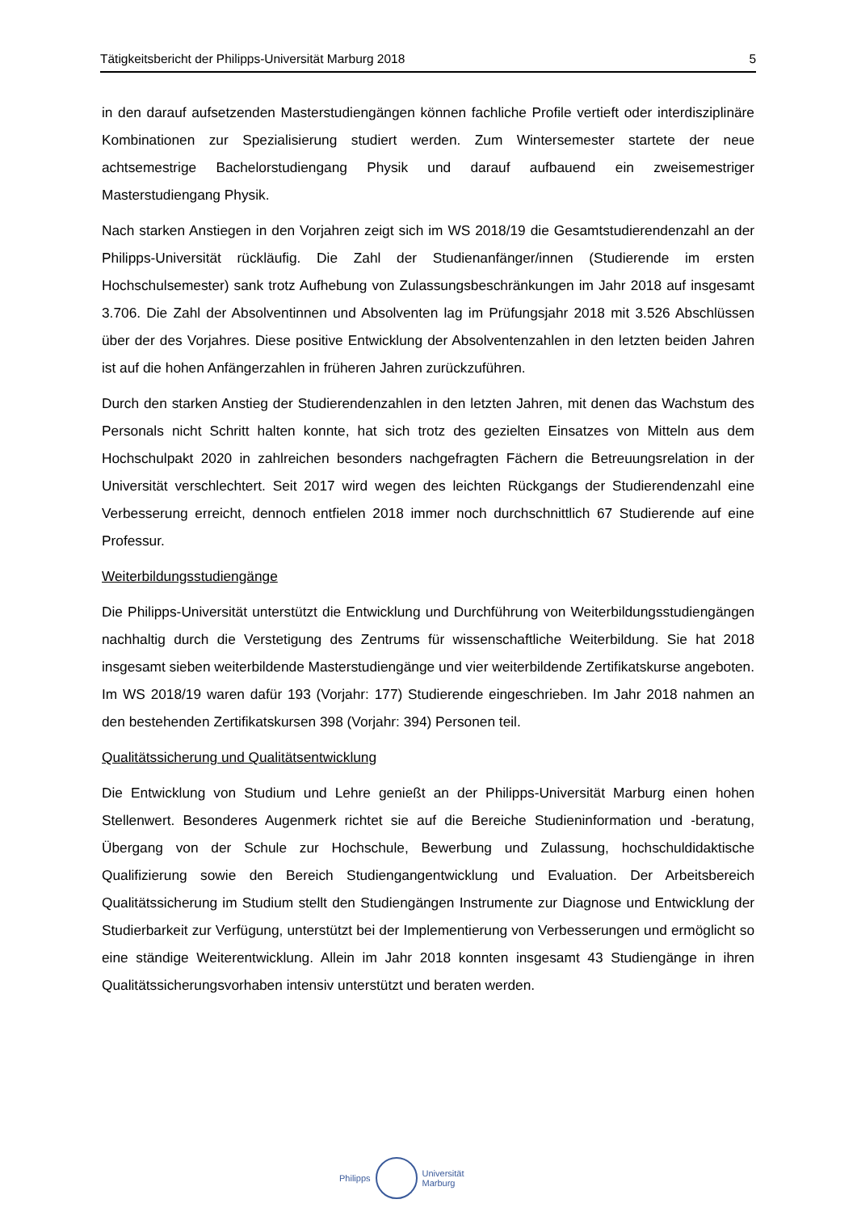Tätigkeitsbericht der Philipps-Universität Marburg 2018 5
in den darauf aufsetzenden Masterstudiengängen können fachliche Profile vertieft oder interdisziplinäre Kombinationen zur Spezialisierung studiert werden. Zum Wintersemester startete der neue achtsemestrige Bachelorstudiengang Physik und darauf aufbauend ein zweisemestriger Masterstudiengang Physik.
Nach starken Anstiegen in den Vorjahren zeigt sich im WS 2018/19 die Gesamt­studierendenzahl an der Philipps-Universität rückläufig. Die Zahl der Studienanfänger/innen (Studierende im ersten Hochschulsemester) sank trotz Aufhebung von Zulassungs­beschränkungen im Jahr 2018 auf insgesamt 3.706. Die Zahl der Absolventinnen und Absolventen lag im Prüfungsjahr 2018 mit 3.526 Abschlüssen über der des Vorjahres. Diese positive Entwicklung der Absolventenzahlen in den letzten beiden Jahren ist auf die hohen Anfängerzahlen in früheren Jahren zurückzuführen.
Durch den starken Anstieg der Studierendenzahlen in den letzten Jahren, mit denen das Wachstum des Personals nicht Schritt halten konnte, hat sich trotz des gezielten Einsatzes von Mitteln aus dem Hochschulpakt 2020 in zahlreichen besonders nachgefragten Fächern die Betreuungsrelation in der Universität verschlechtert. Seit 2017 wird wegen des leichten Rückgangs der Studierendenzahl eine Verbesserung erreicht, dennoch entfielen 2018 immer noch durchschnittlich 67 Studierende auf eine Professur.
Weiterbildungsstudiengänge
Die Philipps-Universität unterstützt die Entwicklung und Durchführung von Weiterbildungs­studiengängen nachhaltig durch die Verstetigung des Zentrums für wissenschaftliche Weiterbildung. Sie hat 2018 insgesamt sieben weiterbildende Masterstudiengänge und vier weiterbildende Zertifikatskurse angeboten. Im WS 2018/19 waren dafür 193 (Vorjahr: 177) Studierende eingeschrieben. Im Jahr 2018 nahmen an den bestehenden Zertifikatskursen 398 (Vorjahr: 394) Personen teil.
Qualitätssicherung und Qualitätsentwicklung
Die Entwicklung von Studium und Lehre genießt an der Philipps-Universität Marburg einen hohen Stellenwert. Besonderes Augenmerk richtet sie auf die Bereiche Studieninformation und -beratung, Übergang von der Schule zur Hochschule, Bewerbung und Zulassung, hochschuldidaktische Qualifizierung sowie den Bereich Studiengangentwicklung und Evaluation. Der Arbeitsbereich Qualitätssicherung im Studium stellt den Studiengängen Instrumente zur Diagnose und Entwicklung der Studierbarkeit zur Verfügung, unterstützt bei der Implementierung von Verbesserungen und ermöglicht so eine ständige Weiterentwicklung. Allein im Jahr 2018 konnten insgesamt 43 Studiengänge in ihren Qualitätssicherungsvorhaben intensiv unterstützt und beraten werden.
Philipps
Universität
Marburg